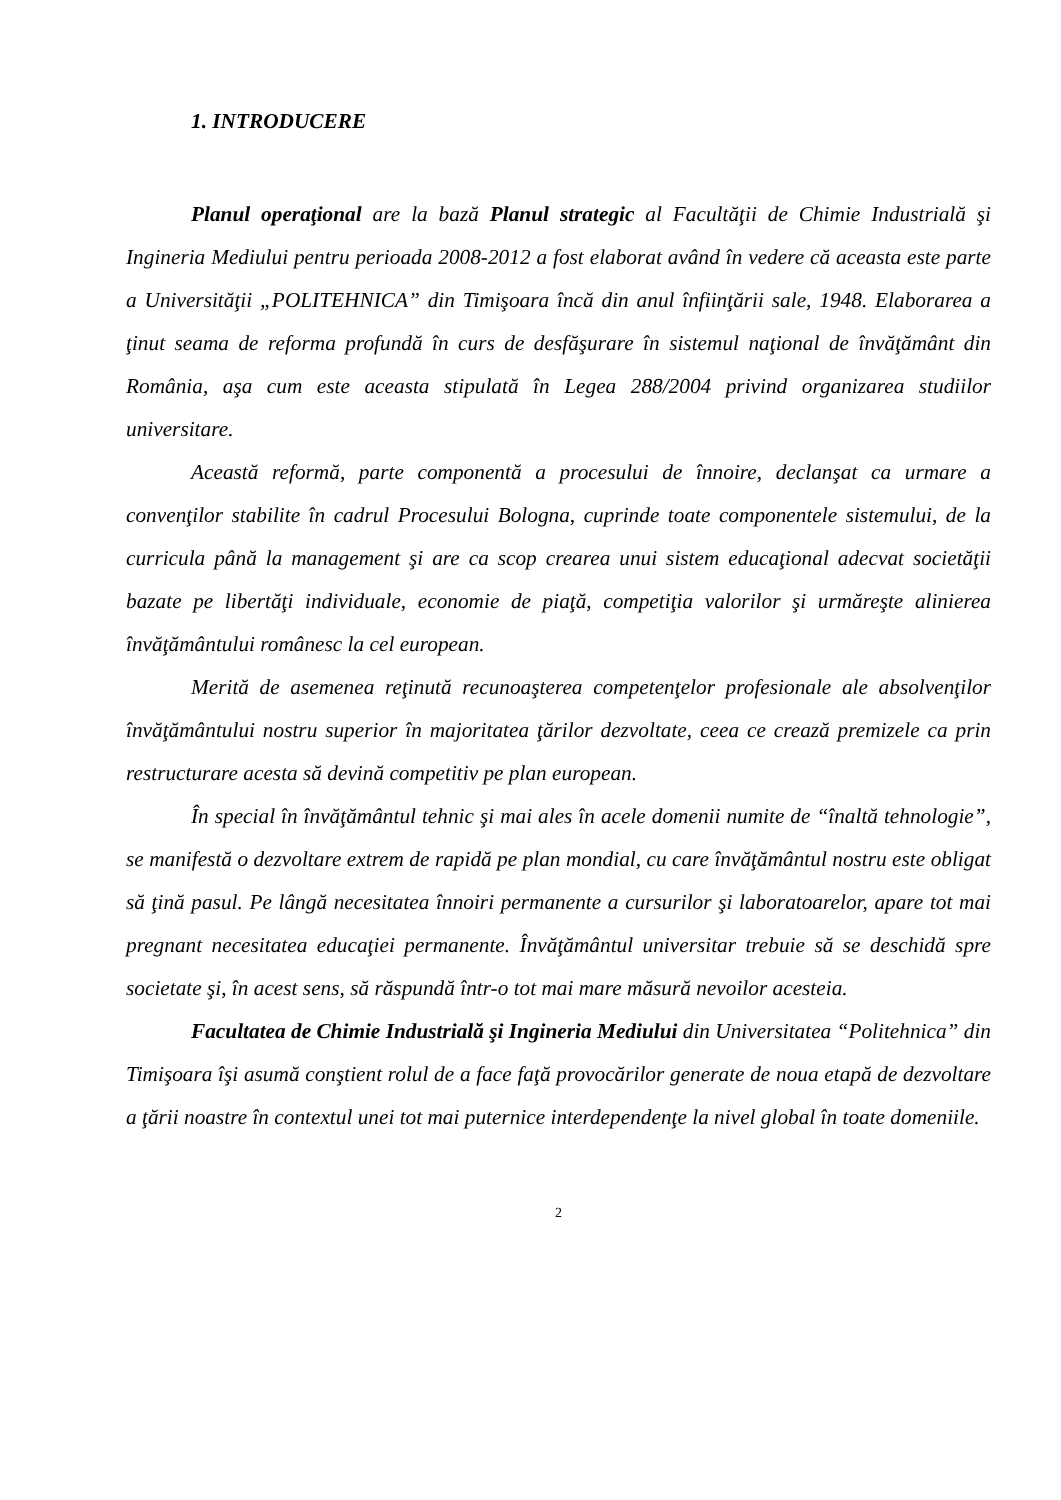1. INTRODUCERE
Planul operaţional are la bază Planul strategic al Facultăţii de Chimie Industrială şi Ingineria Mediului pentru perioada 2008-2012 a fost elaborat având în vedere că aceasta este parte a Universităţii „POLITEHNICA” din Timişoara încă din anul înfiinţării sale, 1948. Elaborarea a ţinut seama de reforma profundă în curs de desfăşurare în sistemul naţional de învăţământ din România, aşa cum este aceasta stipulată în Legea 288/2004 privind organizarea studiilor universitare.
Această reformă, parte componentă a procesului de înnoire, declanşat ca urmare a convenţilor stabilite în cadrul Procesului Bologna, cuprinde toate componentele sistemului, de la curricula până la management şi are ca scop crearea unui sistem educaţional adecvat societăţii bazate pe libertăţi individuale, economie de piaţă, competiţia valorilor şi urmăreşte alinierea învăţământului românesc la cel european.
Merită de asemenea reţinută recunoaşterea competenţelor profesionale ale absolvenţilor învăţământului nostru superior în majoritatea ţărilor dezvoltate, ceea ce crează premizele ca prin restructurare acesta să devină competitiv pe plan european.
În special în învăţământul tehnic şi mai ales în acele domenii numite de “înaltă tehnologie”, se manifestă o dezvoltare extrem de rapidă pe plan mondial, cu care învăţământul nostru este obligat să ţină pasul. Pe lângă necesitatea înnoiri permanente a cursurilor şi laboratoarelor, apare tot mai pregnant necesitatea educaţiei permanente. Învăţământul universitar trebuie să se deschidă spre societate şi, în acest sens, să răspundă într-o tot mai mare măsură nevoilor acesteia.
Facultatea de Chimie Industrială şi Ingineria Mediului din Universitatea “Politehnica” din Timişoara îşi asumă conştient rolul de a face faţă provocărilor generate de noua etapă de dezvoltare a ţării noastre în contextul unei tot mai puternice interdependenţe la nivel global în toate domeniile.
2